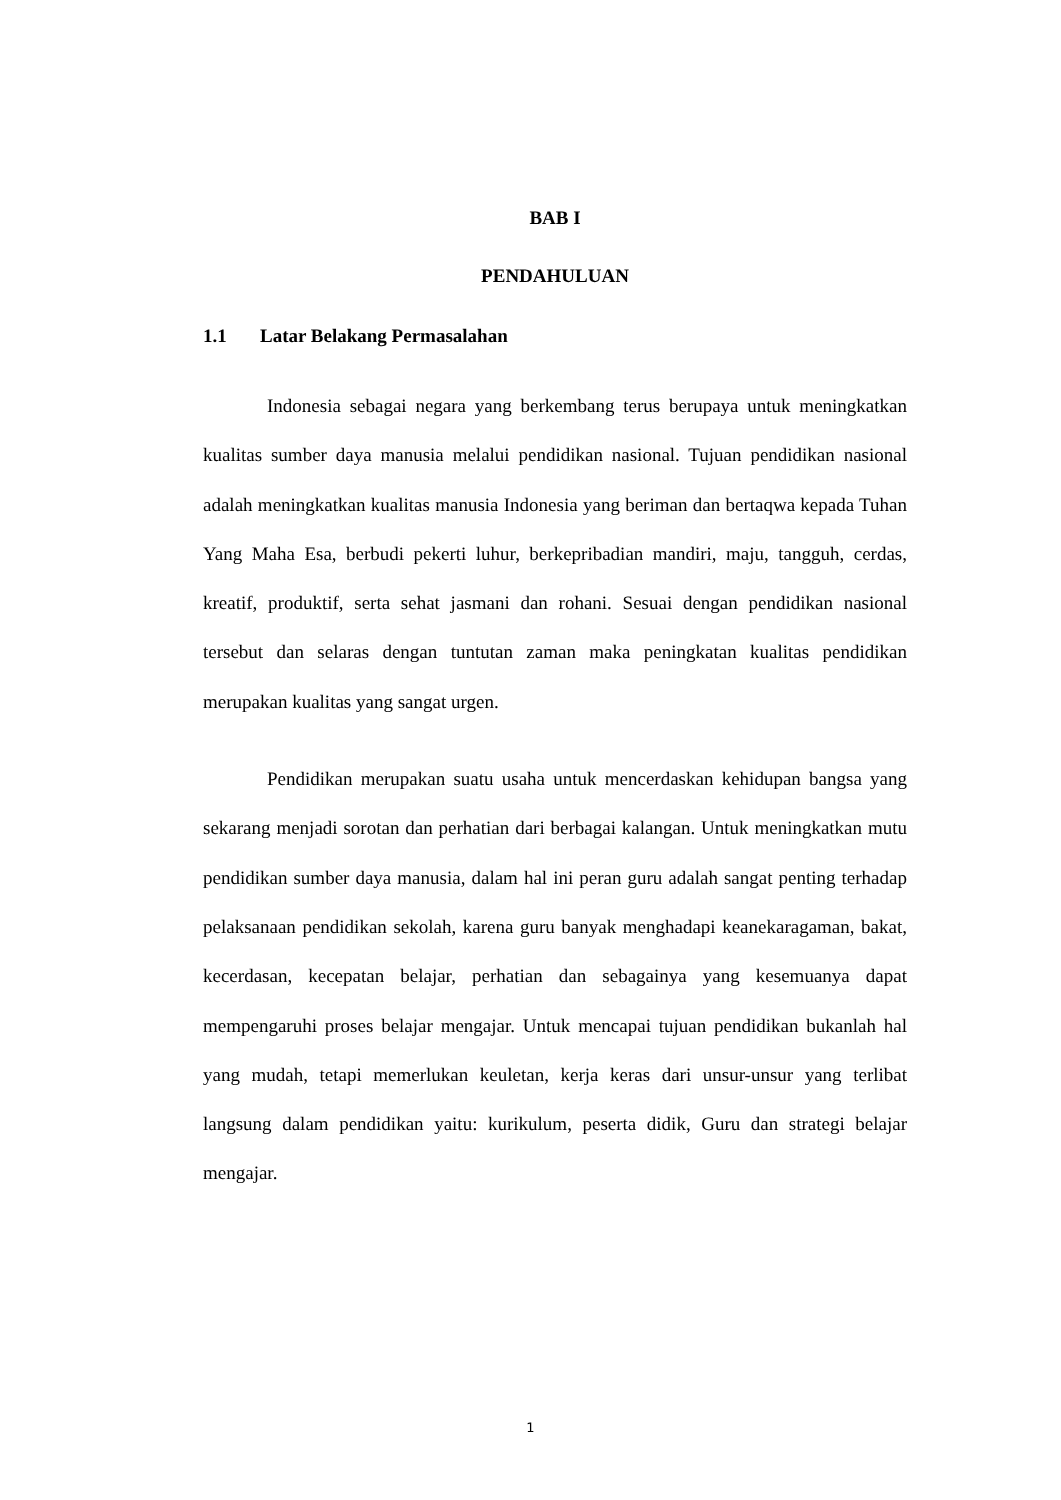BAB I
PENDAHULUAN
1.1 Latar Belakang Permasalahan
Indonesia sebagai negara yang berkembang terus berupaya untuk meningkatkan kualitas sumber daya manusia melalui pendidikan nasional. Tujuan pendidikan nasional adalah meningkatkan kualitas manusia Indonesia yang beriman dan bertaqwa kepada Tuhan Yang Maha Esa, berbudi pekerti luhur, berkepribadian mandiri, maju, tangguh, cerdas, kreatif, produktif, serta sehat jasmani dan rohani. Sesuai dengan pendidikan nasional tersebut dan selaras dengan tuntutan zaman maka peningkatan kualitas pendidikan merupakan kualitas yang sangat urgen.
Pendidikan merupakan suatu usaha untuk mencerdaskan kehidupan bangsa yang sekarang menjadi sorotan dan perhatian dari berbagai kalangan. Untuk meningkatkan mutu pendidikan sumber daya manusia, dalam hal ini peran guru adalah sangat penting terhadap pelaksanaan pendidikan sekolah, karena guru banyak menghadapi keanekaragaman, bakat, kecerdasan, kecepatan belajar, perhatian dan sebagainya yang kesemuanya dapat mempengaruhi proses belajar mengajar. Untuk mencapai tujuan pendidikan bukanlah hal yang mudah, tetapi memerlukan keuletan, kerja keras dari unsur-unsur yang terlibat langsung dalam pendidikan yaitu: kurikulum, peserta didik, Guru dan strategi belajar mengajar.
1